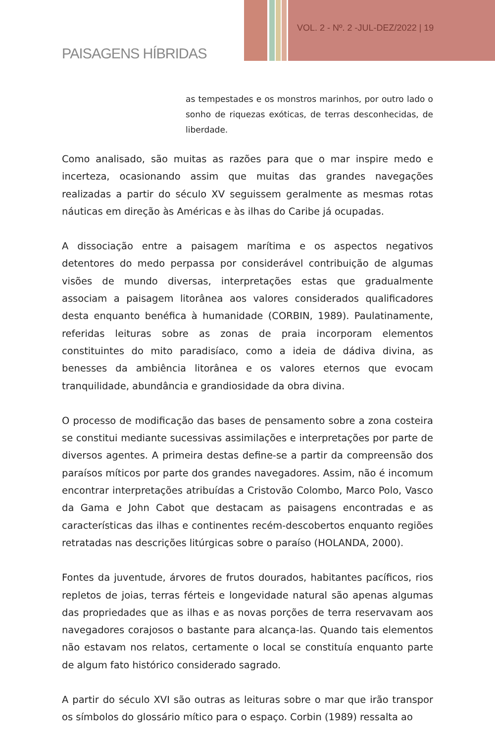PAISAGENS HÍBRIDAS
VOL. 2 - Nº. 2 -JUL-DEZ/2022 | 19
as tempestades e os monstros marinhos, por outro lado o sonho de riquezas exóticas, de terras desconhecidas, de liberdade.
Como analisado, são muitas as razões para que o mar inspire medo e incerteza, ocasionando assim que muitas das grandes navegações realizadas a partir do século XV seguissem geralmente as mesmas rotas náuticas em direção às Américas e às ilhas do Caribe já ocupadas.
A dissociação entre a paisagem marítima e os aspectos negativos detentores do medo perpassa por considerável contribuição de algumas visões de mundo diversas, interpretações estas que gradualmente associam a paisagem litorânea aos valores considerados qualificadores desta enquanto benéfica à humanidade (CORBIN, 1989). Paulatinamente, referidas leituras sobre as zonas de praia incorporam elementos constituintes do mito paradisíaco, como a ideia de dádiva divina, as benesses da ambiência litorânea e os valores eternos que evocam tranquilidade, abundância e grandiosidade da obra divina.
O processo de modificação das bases de pensamento sobre a zona costeira se constitui mediante sucessivas assimilações e interpretações por parte de diversos agentes. A primeira destas define-se a partir da compreensão dos paraísos míticos por parte dos grandes navegadores. Assim, não é incomum encontrar interpretações atribuídas a Cristovão Colombo, Marco Polo, Vasco da Gama e John Cabot que destacam as paisagens encontradas e as características das ilhas e continentes recém-descobertos enquanto regiões retratadas nas descrições litúrgicas sobre o paraíso (HOLANDA, 2000).
Fontes da juventude, árvores de frutos dourados, habitantes pacíficos, rios repletos de joias, terras férteis e longevidade natural são apenas algumas das propriedades que as ilhas e as novas porções de terra reservavam aos navegadores corajosos o bastante para alcança-las. Quando tais elementos não estavam nos relatos, certamente o local se constituía enquanto parte de algum fato histórico considerado sagrado.
A partir do século XVI são outras as leituras sobre o mar que irão transpor os símbolos do glossário mítico para o espaço. Corbin (1989) ressalta ao